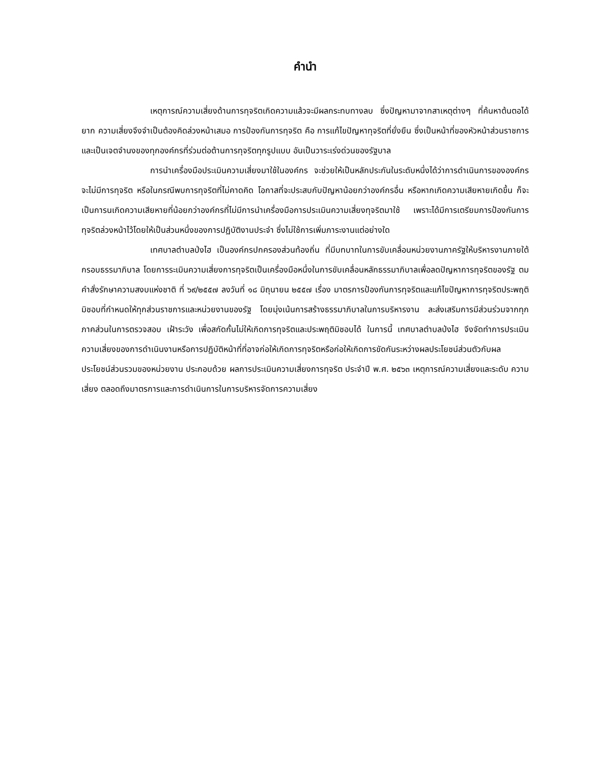คำนำ
เหตุการณ์ความเสี่ยงด้านการทุจริตเกิดความแล้วจะมีผลกระทบทางลบ ซึ่งปัญหามาจากสาเหตุต่างๆ ที่ค้นหาต้นตอได้ยาก ความเสี่ยงจึงจำเป็นต้องคิดล่วงหน้าเสมอ การป้องกันการทุจริต คือ การแก้ไขปัญหาทุจริตที่ยั่งยืน ซึ่งเป็นหน้าที่ของหัวหน้าส่วนราชการ และเป็นเจตจำนงของทุกองค์กรที่ร่วมต่อต้านการทุจริตทุกรูปแบบ อันเป็นวาระเร่งด่วนของรัฐบาล
การนำเครื่องมือประเมินความเสี่ยงมาใช้ในองค์กร จะช่วยให้เป็นหลักประกันในระดับหนึ่งได้ว่าการดำเนินการขององค์กรจะไม่มีการทุจริต หรือในกรณีพบการทุจริตที่ไม่คาดคิด โอกาสที่จะประสบกับปัญหาน้อยกว่าองค์กรอื่น หรือหากเกิดความเสียหายเกิดขึ้น ก็จะเป็นการนเกิดความเสียหายที่น้อยกว่าองค์กรที่ไม่มีการนำเครื่องมือการประเมินความเสี่ยงทุจริตมาใช้ เพราะได้มีการเตรียมการป้องกันการทุจริตล่วงหน้าไว้โดยให้เป็นส่วนหนึ่งของการปฏิบัติงานประจำ ซึ่งไม่ใช้การเพิ่มภาระงานแต่อย่างใด
เทศบาลตำบลป่งไฮ เป็นองค์กรปกครองส่วนท้องถิ่น ที่มีบทบาทในการขับเคลื่อนหน่วยงานภาครัฐให้บริหารงานภายใต้กรอบธรรมาภิบาล โดยการระเมินความเสี่ยงการทุจริตเป็นเครื่องมือหนึ่งในการขับเคลื่อนหลักธรรมาภิบาลเพื่อลดปัญหาการทุจริตของรัฐ ตมคำสั่งรักษาความสงบแห่งชาติ ที่ ๖๙/๒๕๕๗ ลงวันที่ ๑๘ มิถุนายน ๒๕๕๗ เรื่อง มาตรการป้องกันการทุจริตและแก้ไขปัญหาการทุจริตประพฤติมิชอบที่กำหนดให้ทุกส่วนราชการและหน่วยงานของรัฐ โดยมุ่งเน้นการสร้างธรรมาภิบาลในการบริหารงาน ละส่งเสริมการมีส่วนร่วมจากทุกภาคส่วนในการตรวจสอบ เฝ้าระวัง เพื่อสกัดกั้นไม่ให้เกิดการทุจริตและประพฤติมิชอบได้ ในการนี้ เทศบาลตำบลป่งไฮ จึงจัดทำการประเมินความเสี่ยงของการดำเนินงานหรือการปฏิบัติหน้าที่ที่อาจก่อให้เกิดการทุจริตหรือก่อให้เกิดการขัดกันระหว่างผลประโยชน์ส่วนตัวกับผลประโยชน์ส่วนรวมของหน่วยงาน ประกอบด้วย ผลการประเมินความเสี่ยงการทุจริต ประจำปี พ.ศ. ๒๕๖๓ เหตุการณ์ความเสี่ยงและระดับ ความเสี่ยง ตลอดถึงมาตรการและการดำเนินการในการบริหารจัดการความเสี่ยง